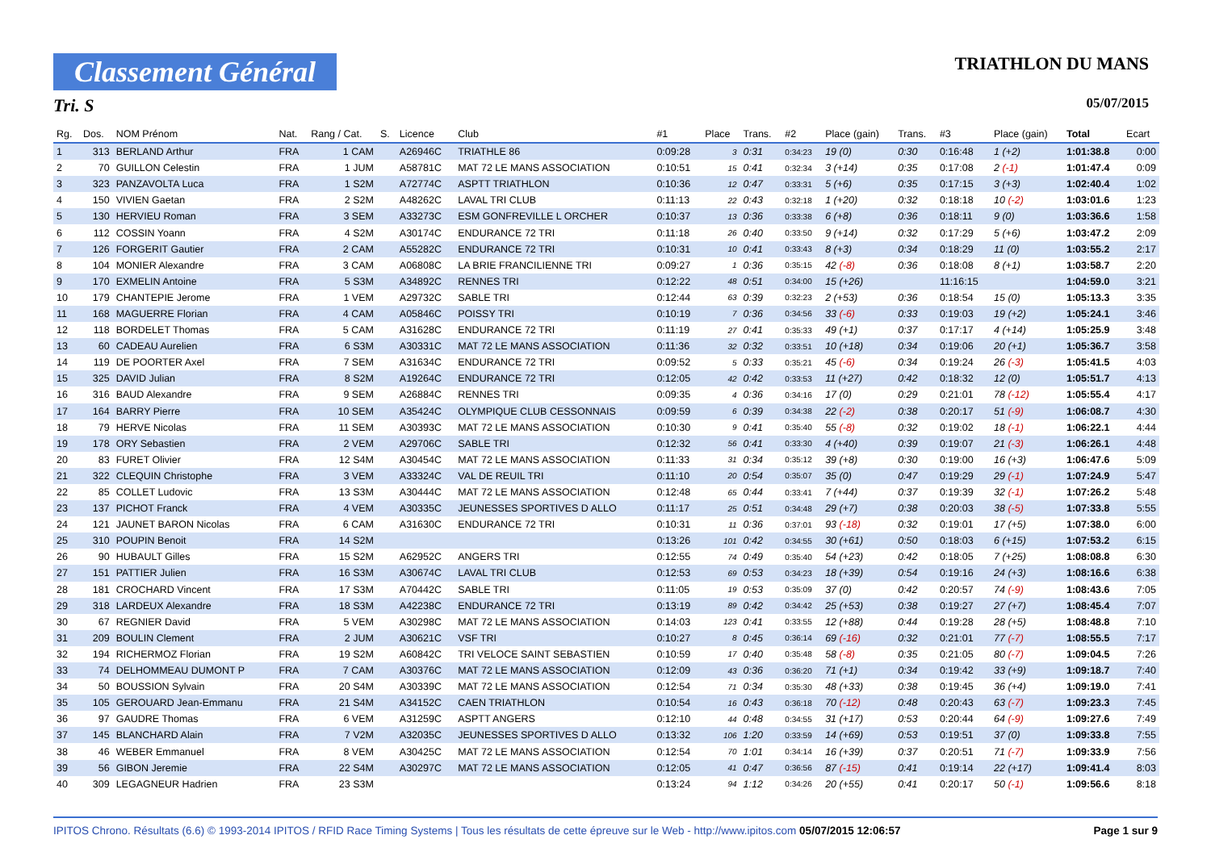Classement Général
TRIATHLON DU MANS
Tri. S 05/07/2015
| Rg. | Dos. | NOM Prénom | Nat. | Rang / Cat. | S. | Licence | Club | #1 | Place | Trans. | #2 | Place (gain) | Trans. | #3 | Place (gain) | Total | Ecart |
| --- | --- | --- | --- | --- | --- | --- | --- | --- | --- | --- | --- | --- | --- | --- | --- | --- | --- |
| 1 | 313 | BERLAND Arthur | FRA | 1 CAM | | A26946C | TRIATHLE 86 | 0:09:28 | 3 | 0:31 | 0:34:23 | 19 (0) | 0:30 | 0:16:48 | 1 (+2) | 1:01:38.8 | 0:00 |
| 2 | 70 | GUILLON Celestin | FRA | 1 JUM | | A58781C | MAT 72 LE MANS ASSOCIATION | 0:10:51 | 15 | 0:41 | 0:32:34 | 3 (+14) | 0:35 | 0:17:08 | 2 (-1) | 1:01:47.4 | 0:09 |
| 3 | 323 | PANZAVOLTA Luca | FRA | 1 S2M | | A72774C | ASPTT TRIATHLON | 0:10:36 | 12 | 0:47 | 0:33:31 | 5 (+6) | 0:35 | 0:17:15 | 3 (+3) | 1:02:40.4 | 1:02 |
| 4 | 150 | VIVIEN Gaetan | FRA | 2 S2M | | A48262C | LAVAL TRI CLUB | 0:11:13 | 22 | 0:43 | 0:32:18 | 1 (+20) | 0:32 | 0:18:18 | 10 (-2) | 1:03:01.6 | 1:23 |
| 5 | 130 | HERVIEU Roman | FRA | 3 SEM | | A33273C | ESM GONFREVILLE L ORCHER | 0:10:37 | 13 | 0:36 | 0:33:38 | 6 (+8) | 0:36 | 0:18:11 | 9 (0) | 1:03:36.6 | 1:58 |
| 6 | 112 | COSSIN Yoann | FRA | 4 S2M | | A30174C | ENDURANCE 72 TRI | 0:11:18 | 26 | 0:40 | 0:33:50 | 9 (+14) | 0:32 | 0:17:29 | 5 (+6) | 1:03:47.2 | 2:09 |
| 7 | 126 | FORGERIT Gautier | FRA | 2 CAM | | A55282C | ENDURANCE 72 TRI | 0:10:31 | 10 | 0:41 | 0:33:43 | 8 (+3) | 0:34 | 0:18:29 | 11 (0) | 1:03:55.2 | 2:17 |
| 8 | 104 | MONIER Alexandre | FRA | 3 CAM | | A06808C | LA BRIE FRANCILIENNE TRI | 0:09:27 | 1 | 0:36 | 0:35:15 | 42 (-8) | 0:36 | 0:18:08 | 8 (+1) | 1:03:58.7 | 2:20 |
| 9 | 170 | EXMELIN Antoine | FRA | 5 S3M | | A34892C | RENNES TRI | 0:12:22 | 48 | 0:51 | 0:34:00 | 15 (+26) | | 11:16:15 | | 1:04:59.0 | 3:21 |
| 10 | 179 | CHANTEPIE Jerome | FRA | 1 VEM | | A29732C | SABLE TRI | 0:12:44 | 63 | 0:39 | 0:32:23 | 2 (+53) | 0:36 | 0:18:54 | 15 (0) | 1:05:13.3 | 3:35 |
| 11 | 168 | MAGUERRE Florian | FRA | 4 CAM | | A05846C | POISSY TRI | 0:10:19 | 7 | 0:36 | 0:34:56 | 33 (-6) | 0:33 | 0:19:03 | 19 (+2) | 1:05:24.1 | 3:46 |
| 12 | 118 | BORDELET Thomas | FRA | 5 CAM | | A31628C | ENDURANCE 72 TRI | 0:11:19 | 27 | 0:41 | 0:35:33 | 49 (+1) | 0:37 | 0:17:17 | 4 (+14) | 1:05:25.9 | 3:48 |
| 13 | 60 | CADEAU Aurelien | FRA | 6 S3M | | A30331C | MAT 72 LE MANS ASSOCIATION | 0:11:36 | 32 | 0:32 | 0:33:51 | 10 (+18) | 0:34 | 0:19:06 | 20 (+1) | 1:05:36.7 | 3:58 |
| 14 | 119 | DE POORTER Axel | FRA | 7 SEM | | A31634C | ENDURANCE 72 TRI | 0:09:52 | 5 | 0:33 | 0:35:21 | 45 (-6) | 0:34 | 0:19:24 | 26 (-3) | 1:05:41.5 | 4:03 |
| 15 | 325 | DAVID Julian | FRA | 8 S2M | | A19264C | ENDURANCE 72 TRI | 0:12:05 | 42 | 0:42 | 0:33:53 | 11 (+27) | 0:42 | 0:18:32 | 12 (0) | 1:05:51.7 | 4:13 |
| 16 | 316 | BAUD Alexandre | FRA | 9 SEM | | A26884C | RENNES TRI | 0:09:35 | 4 | 0:36 | 0:34:16 | 17 (0) | 0:29 | 0:21:01 | 78 (-12) | 1:05:55.4 | 4:17 |
| 17 | 164 | BARRY Pierre | FRA | 10 SEM | | A35424C | OLYMPIQUE CLUB CESSONNAIS | 0:09:59 | 6 | 0:39 | 0:34:38 | 22 (-2) | 0:38 | 0:20:17 | 51 (-9) | 1:06:08.7 | 4:30 |
| 18 | 79 | HERVE Nicolas | FRA | 11 SEM | | A30393C | MAT 72 LE MANS ASSOCIATION | 0:10:30 | 9 | 0:41 | 0:35:40 | 55 (-8) | 0:32 | 0:19:02 | 18 (-1) | 1:06:22.1 | 4:44 |
| 19 | 178 | ORY Sebastien | FRA | 2 VEM | | A29706C | SABLE TRI | 0:12:32 | 56 | 0:41 | 0:33:30 | 4 (+40) | 0:39 | 0:19:07 | 21 (-3) | 1:06:26.1 | 4:48 |
| 20 | 83 | FURET Olivier | FRA | 12 S4M | | A30454C | MAT 72 LE MANS ASSOCIATION | 0:11:33 | 31 | 0:34 | 0:35:12 | 39 (+8) | 0:30 | 0:19:00 | 16 (+3) | 1:06:47.6 | 5:09 |
| 21 | 322 | CLEQUIN Christophe | FRA | 3 VEM | | A33324C | VAL DE REUIL TRI | 0:11:10 | 20 | 0:54 | 0:35:07 | 35 (0) | 0:47 | 0:19:29 | 29 (-1) | 1:07:24.9 | 5:47 |
| 22 | 85 | COLLET Ludovic | FRA | 13 S3M | | A30444C | MAT 72 LE MANS ASSOCIATION | 0:12:48 | 65 | 0:44 | 0:33:41 | 7 (+44) | 0:37 | 0:19:39 | 32 (-1) | 1:07:26.2 | 5:48 |
| 23 | 137 | PICHOT Franck | FRA | 4 VEM | | A30335C | JEUNESSES SPORTIVES D ALLO | 0:11:17 | 25 | 0:51 | 0:34:48 | 29 (+7) | 0:38 | 0:20:03 | 38 (-5) | 1:07:33.8 | 5:55 |
| 24 | 121 | JAUNET BARON Nicolas | FRA | 6 CAM | | A31630C | ENDURANCE 72 TRI | 0:10:31 | 11 | 0:36 | 0:37:01 | 93 (-18) | 0:32 | 0:19:01 | 17 (+5) | 1:07:38.0 | 6:00 |
| 25 | 310 | POUPIN Benoit | FRA | 14 S2M | | | | 0:13:26 | 101 | 0:42 | 0:34:55 | 30 (+61) | 0:50 | 0:18:03 | 6 (+15) | 1:07:53.2 | 6:15 |
| 26 | 90 | HUBAULT Gilles | FRA | 15 S2M | | A62952C | ANGERS TRI | 0:12:55 | 74 | 0:49 | 0:35:40 | 54 (+23) | 0:42 | 0:18:05 | 7 (+25) | 1:08:08.8 | 6:30 |
| 27 | 151 | PATTIER Julien | FRA | 16 S3M | | A30674C | LAVAL TRI CLUB | 0:12:53 | 69 | 0:53 | 0:34:23 | 18 (+39) | 0:54 | 0:19:16 | 24 (+3) | 1:08:16.6 | 6:38 |
| 28 | 181 | CROCHARD Vincent | FRA | 17 S3M | | A70442C | SABLE TRI | 0:11:05 | 19 | 0:53 | 0:35:09 | 37 (0) | 0:42 | 0:20:57 | 74 (-9) | 1:08:43.6 | 7:05 |
| 29 | 318 | LARDEUX Alexandre | FRA | 18 S3M | | A42238C | ENDURANCE 72 TRI | 0:13:19 | 89 | 0:42 | 0:34:42 | 25 (+53) | 0:38 | 0:19:27 | 27 (+7) | 1:08:45.4 | 7:07 |
| 30 | 67 | REGNIER David | FRA | 5 VEM | | A30298C | MAT 72 LE MANS ASSOCIATION | 0:14:03 | 123 | 0:41 | 0:33:55 | 12 (+88) | 0:44 | 0:19:28 | 28 (+5) | 1:08:48.8 | 7:10 |
| 31 | 209 | BOULIN Clement | FRA | 2 JUM | | A30621C | VSF TRI | 0:10:27 | 8 | 0:45 | 0:36:14 | 69 (-16) | 0:32 | 0:21:01 | 77 (-7) | 1:08:55.5 | 7:17 |
| 32 | 194 | RICHERMOZ Florian | FRA | 19 S2M | | A60842C | TRI VELOCE SAINT SEBASTIEN | 0:10:59 | 17 | 0:40 | 0:35:48 | 58 (-8) | 0:35 | 0:21:05 | 80 (-7) | 1:09:04.5 | 7:26 |
| 33 | 74 | DELHOMMEAU DUMONT P | FRA | 7 CAM | | A30376C | MAT 72 LE MANS ASSOCIATION | 0:12:09 | 43 | 0:36 | 0:36:20 | 71 (+1) | 0:34 | 0:19:42 | 33 (+9) | 1:09:18.7 | 7:40 |
| 34 | 50 | BOUSSION Sylvain | FRA | 20 S4M | | A30339C | MAT 72 LE MANS ASSOCIATION | 0:12:54 | 71 | 0:34 | 0:35:30 | 48 (+33) | 0:38 | 0:19:45 | 36 (+4) | 1:09:19.0 | 7:41 |
| 35 | 105 | GEROUARD Jean-Emmanu | FRA | 21 S4M | | A34152C | CAEN TRIATHLON | 0:10:54 | 16 | 0:43 | 0:36:18 | 70 (-12) | 0:48 | 0:20:43 | 63 (-7) | 1:09:23.3 | 7:45 |
| 36 | 97 | GAUDRE Thomas | FRA | 6 VEM | | A31259C | ASPTT ANGERS | 0:12:10 | 44 | 0:48 | 0:34:55 | 31 (+17) | 0:53 | 0:20:44 | 64 (-9) | 1:09:27.6 | 7:49 |
| 37 | 145 | BLANCHARD Alain | FRA | 7 V2M | | A32035C | JEUNESSES SPORTIVES D ALLO | 0:13:32 | 106 | 1:20 | 0:33:59 | 14 (+69) | 0:53 | 0:19:51 | 37 (0) | 1:09:33.8 | 7:55 |
| 38 | 46 | WEBER Emmanuel | FRA | 8 VEM | | A30425C | MAT 72 LE MANS ASSOCIATION | 0:12:54 | 70 | 1:01 | 0:34:14 | 16 (+39) | 0:37 | 0:20:51 | 71 (-7) | 1:09:33.9 | 7:56 |
| 39 | 56 | GIBON Jeremie | FRA | 22 S4M | | A30297C | MAT 72 LE MANS ASSOCIATION | 0:12:05 | 41 | 0:47 | 0:36:56 | 87 (-15) | 0:41 | 0:19:14 | 22 (+17) | 1:09:41.4 | 8:03 |
| 40 | 309 | LEGAGNEUR Hadrien | FRA | 23 S3M | | | | 0:13:24 | 94 | 1:12 | 0:34:26 | 20 (+55) | 0:41 | 0:20:17 | 50 (-1) | 1:09:56.6 | 8:18 |
IPITOS Chrono. Résultats (6.6) © 1993-2014 IPITOS / RFID Race Timing Systems | Tous les résultats de cette épreuve sur le Web - http://www.ipitos.com 05/07/2015 12:06:57 Page 1 sur 9